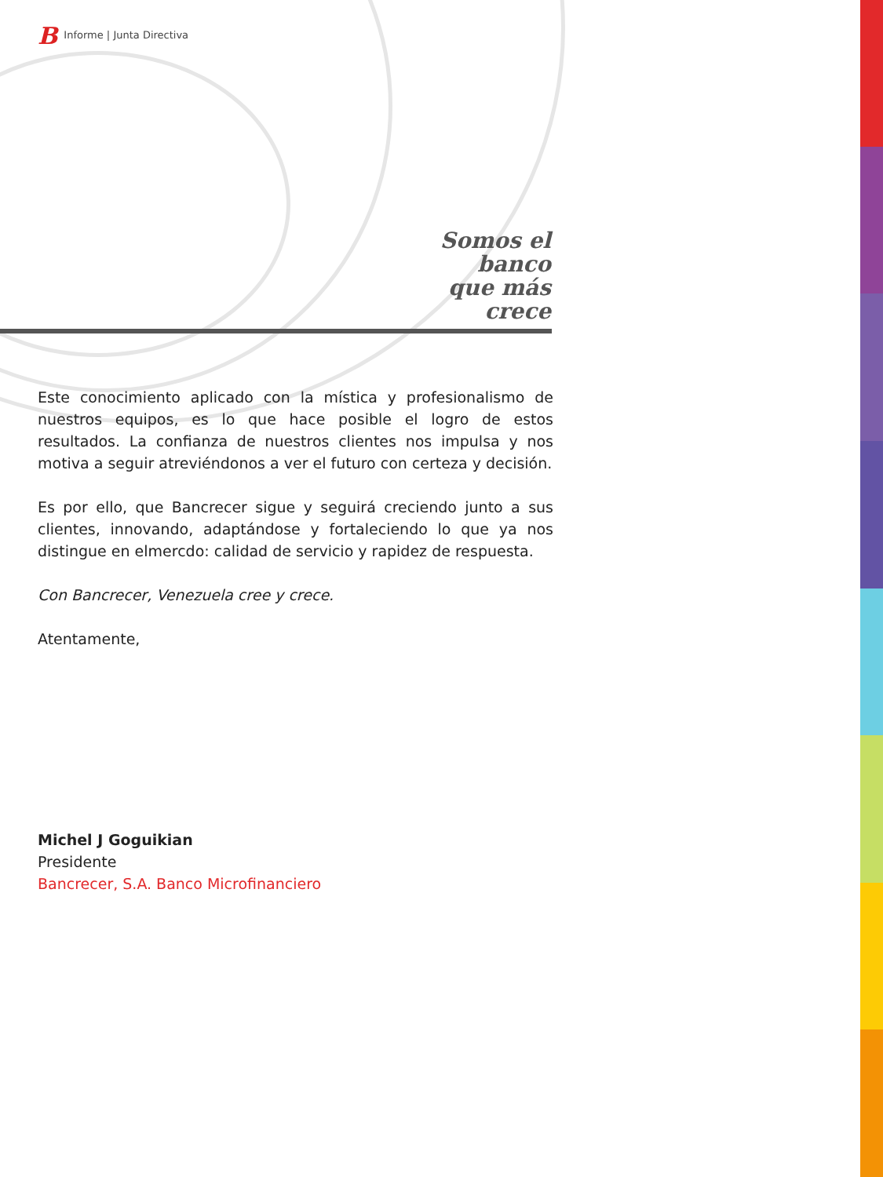B Informe | Junta Directiva
Somos el banco
que más crece
Este conocimiento aplicado con la mística y profesionalismo de nuestros equipos, es lo que hace posible el logro de estos resultados. La confianza de nuestros clientes nos impulsa y nos motiva a seguir atreviéndonos a ver el futuro con certeza y decisión.
Es por ello, que Bancrecer sigue y seguirá creciendo junto a sus clientes, innovando, adaptándose y fortaleciendo lo que ya nos distingue en elmercdo: calidad de servicio y rapidez de respuesta.
Con Bancrecer, Venezuela cree y crece.
Atentamente,
Michel J Goguikian
Presidente
Bancrecer, S.A. Banco Microfinanciero